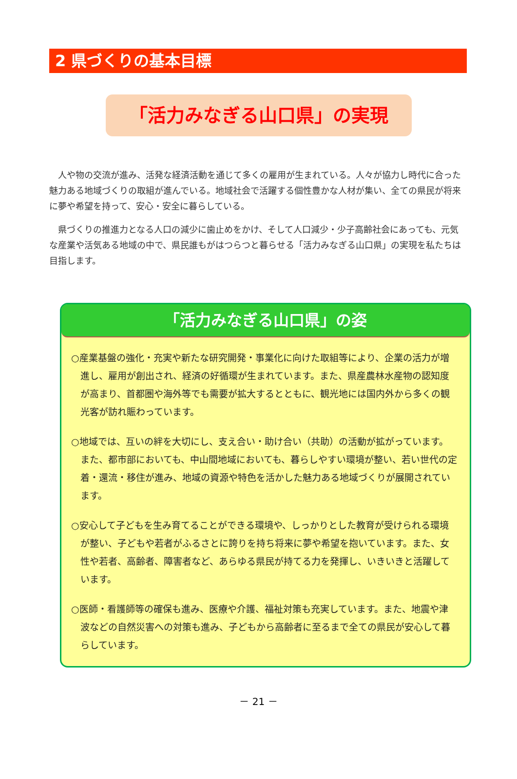2 県づくりの基本目標
「活力みなぎる山口県」の実現
人や物の交流が進み、活発な経済活動を通じて多くの雇用が生まれている。人々が協力し時代に合った魅力ある地域づくりの取組が進んでいる。地域社会で活躍する個性豊かな人材が集い、全ての県民が将来に夢や希望を持って、安心・安全に暮らしている。
県づくりの推進力となる人口の減少に歯止めをかけ、そして人口減少・少子高齢社会にあっても、元気な産業や活気ある地域の中で、県民誰もがはつらつと暮らせる「活力みなぎる山口県」の実現を私たちは目指します。
「活力みなぎる山口県」の姿
○産業基盤の強化・充実や新たな研究開発・事業化に向けた取組等により、企業の活力が増進し、雇用が創出され、経済の好循環が生まれています。また、県産農林水産物の認知度が高まり、首都圏や海外等でも需要が拡大するとともに、観光地には国内外から多くの観光客が訪れ賑わっています。
○地域では、互いの絆を大切にし、支え合い・助け合い（共助）の活動が拡がっています。また、都市部においても、中山間地域においても、暮らしやすい環境が整い、若い世代の定着・還流・移住が進み、地域の資源や特色を活かした魅力ある地域づくりが展開されています。
○安心して子どもを生み育てることができる環境や、しっかりとした教育が受けられる環境が整い、子どもや若者がふるさとに誇りを持ち将来に夢や希望を抱いています。また、女性や若者、高齢者、障害者など、あらゆる県民が持てる力を発揮し、いきいきと活躍しています。
○医師・看護師等の確保も進み、医療や介護、福祉対策も充実しています。また、地震や津波などの自然災害への対策も進み、子どもから高齢者に至るまで全ての県民が安心して暮らしています。
－ 21 －